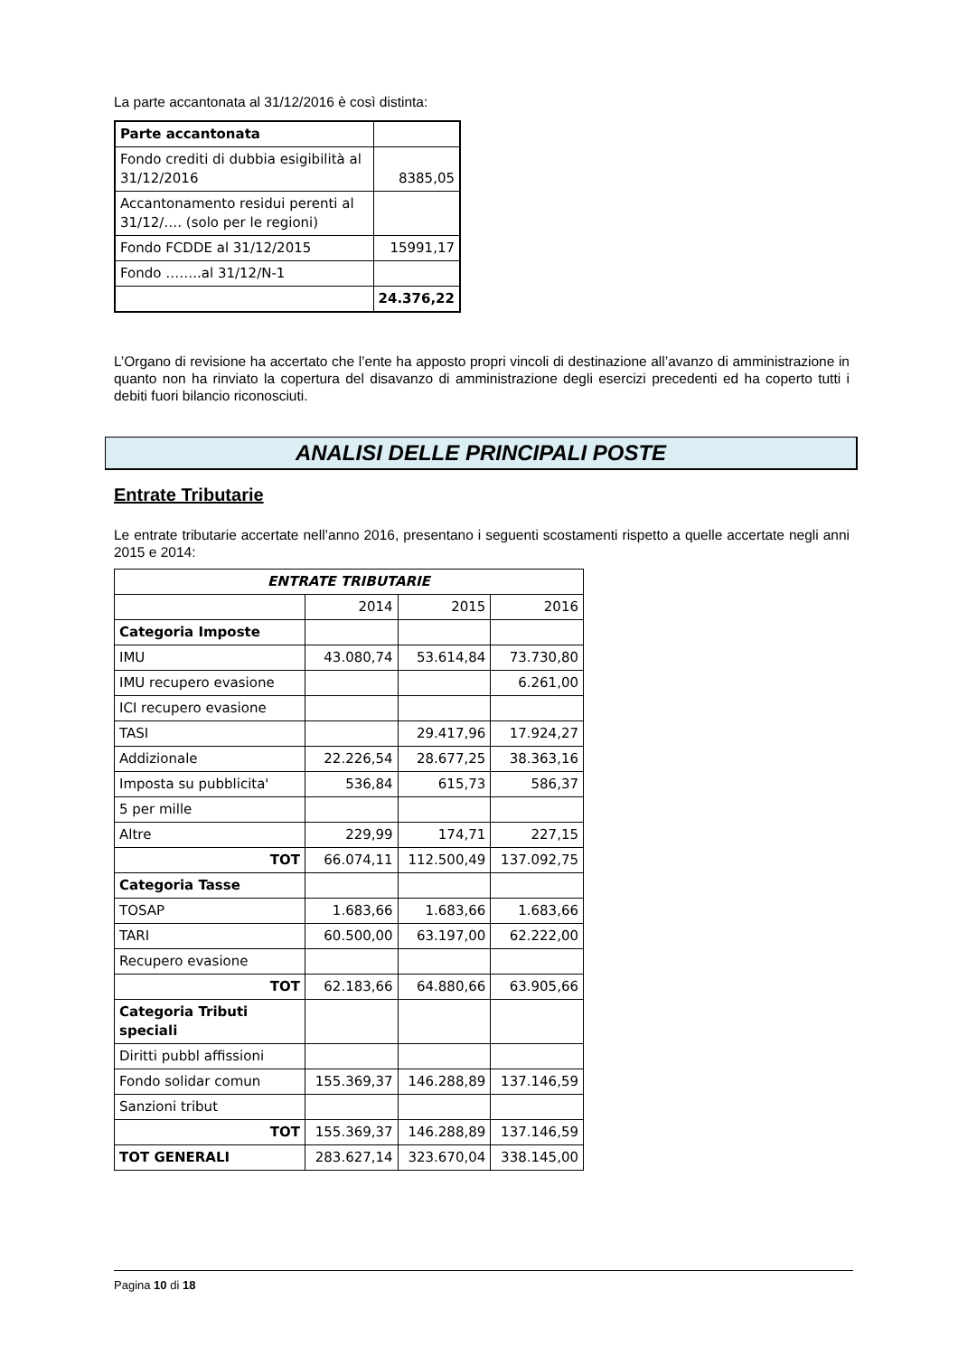La parte accantonata al 31/12/2016 è così distinta:
| Parte accantonata | |
| Fondo crediti di dubbia esigibilità al 31/12/2016 | 8385,05 |
| Accantonamento residui perenti al 31/12/…. (solo per le regioni) | |
| Fondo FCDDE al 31/12/2015 | 15991,17 |
| Fondo ……..al 31/12/N-1 | |
| | 24.376,22 |
L’Organo di revisione ha accertato che l’ente ha apposto propri vincoli di destinazione all’avanzo di amministrazione in quanto non ha rinviato la copertura del disavanzo di amministrazione degli esercizi precedenti ed ha coperto tutti i debiti fuori bilancio riconosciuti.
ANALISI DELLE PRINCIPALI POSTE
Entrate Tributarie
Le entrate tributarie accertate nell’anno 2016, presentano i seguenti scostamenti rispetto a quelle accertate negli anni 2015 e 2014:
| ENTRATE TRIBUTARIE | | | |
| | 2014 | 2015 | 2016 |
| Categoria Imposte | | | |
| IMU | 43.080,74 | 53.614,84 | 73.730,80 |
| IMU recupero evasione | | | 6.261,00 |
| ICI recupero evasione | | | |
| TASI | | 29.417,96 | 17.924,27 |
| Addizionale | 22.226,54 | 28.677,25 | 38.363,16 |
| Imposta su pubblicita' | 536,84 | 615,73 | 586,37 |
| 5 per mille | | | |
| Altre | 229,99 | 174,71 | 227,15 |
| TOT | 66.074,11 | 112.500,49 | 137.092,75 |
| Categoria Tasse | | | |
| TOSAP | 1.683,66 | 1.683,66 | 1.683,66 |
| TARI | 60.500,00 | 63.197,00 | 62.222,00 |
| Recupero evasione | | | |
| TOT | 62.183,66 | 64.880,66 | 63.905,66 |
| Categoria Tributi speciali | | | |
| Diritti pubbl affissioni | | | |
| Fondo solidar comun | 155.369,37 | 146.288,89 | 137.146,59 |
| Sanzioni tribut | | | |
| TOT | 155.369,37 | 146.288,89 | 137.146,59 |
| TOT GENERALI | 283.627,14 | 323.670,04 | 338.145,00 |
Pagina 10 di 18